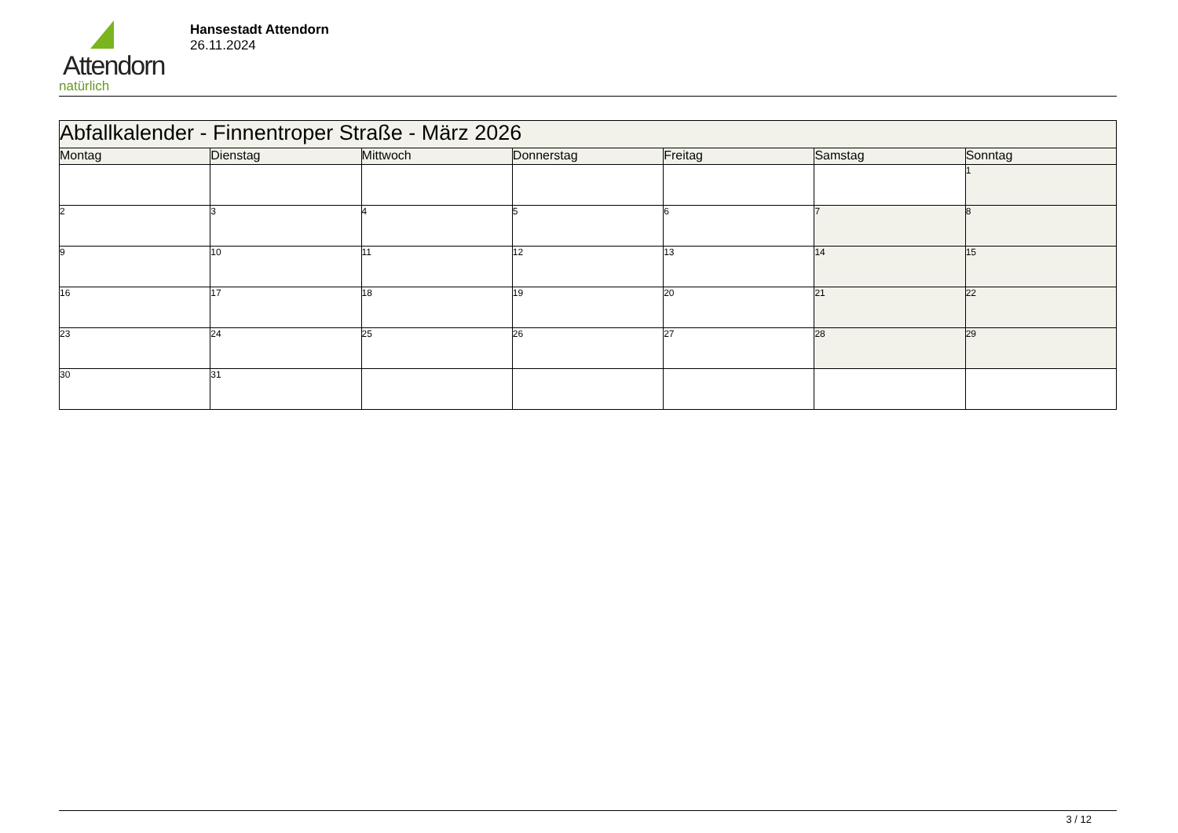Attendorn
natürlich
Hansestadt Attendorn
26.11.2024
| Abfallkalender - Finnentroper Straße - März 2026 | | | | | | |
| --- | --- | --- | --- | --- | --- | --- |
| Montag | Dienstag | Mittwoch | Donnerstag | Freitag | Samstag | Sonntag |
| | | | | | | 1 |
| 2 | 3 | 4 | 5 | 6 | 7 | 8 |
| 9 | 10 | 11 | 12 | 13 | 14 | 15 |
| 16 | 17 | 18 | 19 | 20 | 21 | 22 |
| 23 | 24 | 25 | 26 | 27 | 28 | 29 |
| 30 | 31 | | | | | |
3 / 12